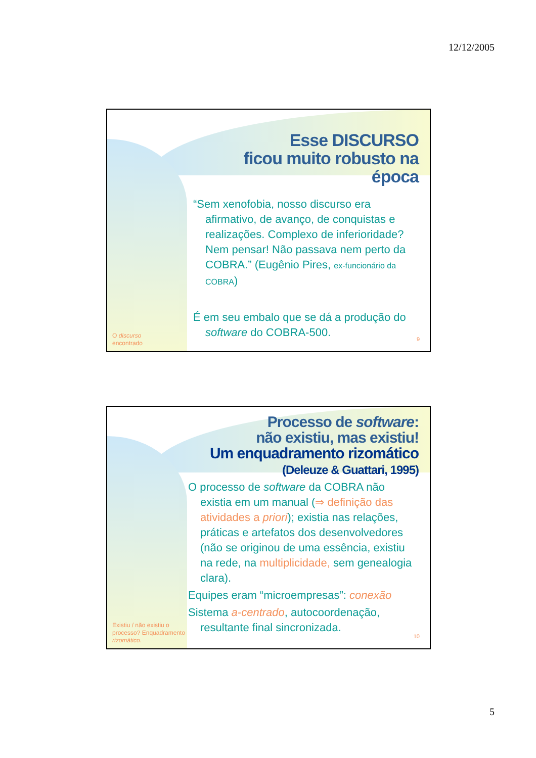12/12/2005
Esse DISCURSO
ficou muito robusto na época
“Sem xenofobia, nosso discurso era afirmativo, de avanço, de conquistas e realizações. Complexo de inferioridade? Nem pensar! Não passava nem perto da COBRA.” (Eugênio Pires, ex-funcionário da COBRA)
É em seu embalo que se dá a produção do software do COBRA-500.
O discurso
encontrado
9
Processo de software:
não existiu, mas existiu!
Um enquadramento rizomático
(Deleuze & Guattari, 1995)
O processo de software da COBRA não existia em um manual (⇒ definição das atividades a priori); existia nas relações, práticas e artefatos dos desenvolvedores (não se originou de uma essência, existiu na rede, na multiplicidade, sem genealogia clara).
Equipes eram “microempresas”: conexão
Sistema a-centrado, autocoordenação, resultante final sincronizada.
Existiu / não existiu o
processo? Enquadramento
rizomático.
10
5